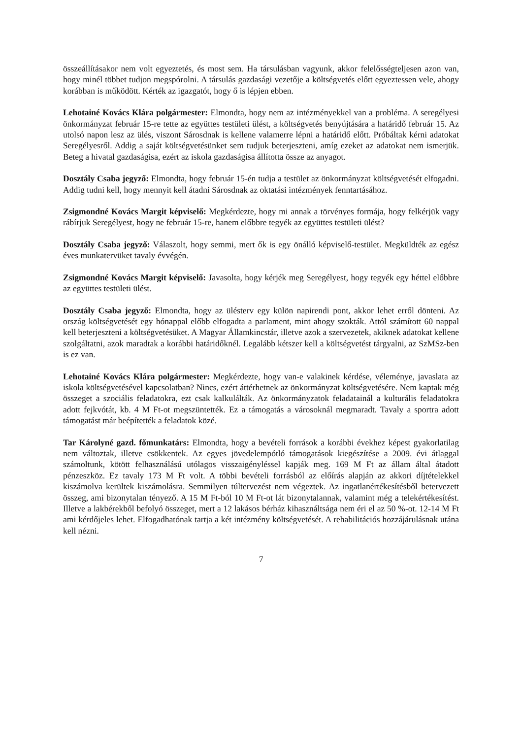összeállításakor nem volt egyeztetés, és most sem. Ha társulásban vagyunk, akkor felelősségteljesen azon van, hogy minél többet tudjon megspórolni. A társulás gazdasági vezetője a költségvetés előtt egyeztessen vele, ahogy korábban is működött. Kérték az igazgatót, hogy ő is lépjen ebben.
Lehotainé Kovács Klára polgármester: Elmondta, hogy nem az intézményekkel van a probléma. A seregélyesi önkormányzat február 15-re tette az együttes testületi ülést, a költségvetés benyújtására a határidő február 15. Az utolsó napon lesz az ülés, viszont Sárosdnak is kellene valamerre lépni a határidő előtt. Próbáltak kérni adatokat Seregélyesről. Addig a saját költségvetésünket sem tudjuk beterjeszteni, amíg ezeket az adatokat nem ismerjük. Beteg a hivatal gazdaságisa, ezért az iskola gazdaságisa állította össze az anyagot.
Dosztály Csaba jegyző: Elmondta, hogy február 15-én tudja a testület az önkormányzat költségvetését elfogadni. Addig tudni kell, hogy mennyit kell átadni Sárosdnak az oktatási intézmények fenntartásához.
Zsigmondné Kovács Margit képviselő: Megkérdezte, hogy mi annak a törvényes formája, hogy felkérjük vagy rábírjuk Seregélyest, hogy ne február 15-re, hanem előbbre tegyék az együttes testületi ülést?
Dosztály Csaba jegyző: Válaszolt, hogy semmi, mert ők is egy önálló képviselő-testület. Megküldték az egész éves munkatervüket tavaly évvégén.
Zsigmondné Kovács Margit képviselő: Javasolta, hogy kérjék meg Seregélyest, hogy tegyék egy héttel előbbre az együttes testületi ülést.
Dosztály Csaba jegyző: Elmondta, hogy az ülésterv egy külön napirendi pont, akkor lehet erről dönteni. Az ország költségvetését egy hónappal előbb elfogadta a parlament, mint ahogy szokták. Attól számított 60 nappal kell beterjeszteni a költségvetésüket. A Magyar Államkincstár, illetve azok a szervezetek, akiknek adatokat kellene szolgáltatni, azok maradtak a korábbi határidőknél. Legalább kétszer kell a költségvetést tárgyalni, az SzMSz-ben is ez van.
Lehotainé Kovács Klára polgármester: Megkérdezte, hogy van-e valakinek kérdése, véleménye, javaslata az iskola költségvetésével kapcsolatban? Nincs, ezért áttérhetnek az önkormányzat költségvetésére. Nem kaptak még összeget a szociális feladatokra, ezt csak kalkulálták. Az önkormányzatok feladatainál a kulturális feladatokra adott fejkvótát, kb. 4 M Ft-ot megszüntették. Ez a támogatás a városoknál megmaradt. Tavaly a sportra adott támogatást már beépítették a feladatok közé.
Tar Károlyné gazd. főmunkatárs: Elmondta, hogy a bevételi források a korábbi évekhez képest gyakorlatilag nem változtak, illetve csökkentek. Az egyes jövedelempótló támogatások kiegészítése a 2009. évi átlaggal számoltunk, kötött felhasználású utólagos visszaigényléssel kapják meg. 169 M Ft az állam által átadott pénzeszköz. Ez tavaly 173 M Ft volt. A többi bevételi forrásból az előírás alapján az akkori díjtételekkel kiszámolva kerültek kiszámolásra. Semmilyen túltervezést nem végeztek. Az ingatlanértékesítésből betervezett összeg, ami bizonytalan tényező. A 15 M Ft-ból 10 M Ft-ot lát bizonytalannak, valamint még a telekértékesítést. Illetve a lakbérekből befolyó összeget, mert a 12 lakásos bérház kihasználtsága nem éri el az 50 %-ot. 12-14 M Ft ami kérdőjeles lehet. Elfogadhatónak tartja a két intézmény költségvetését. A rehabilitációs hozzájárulásnak utána kell nézni.
7